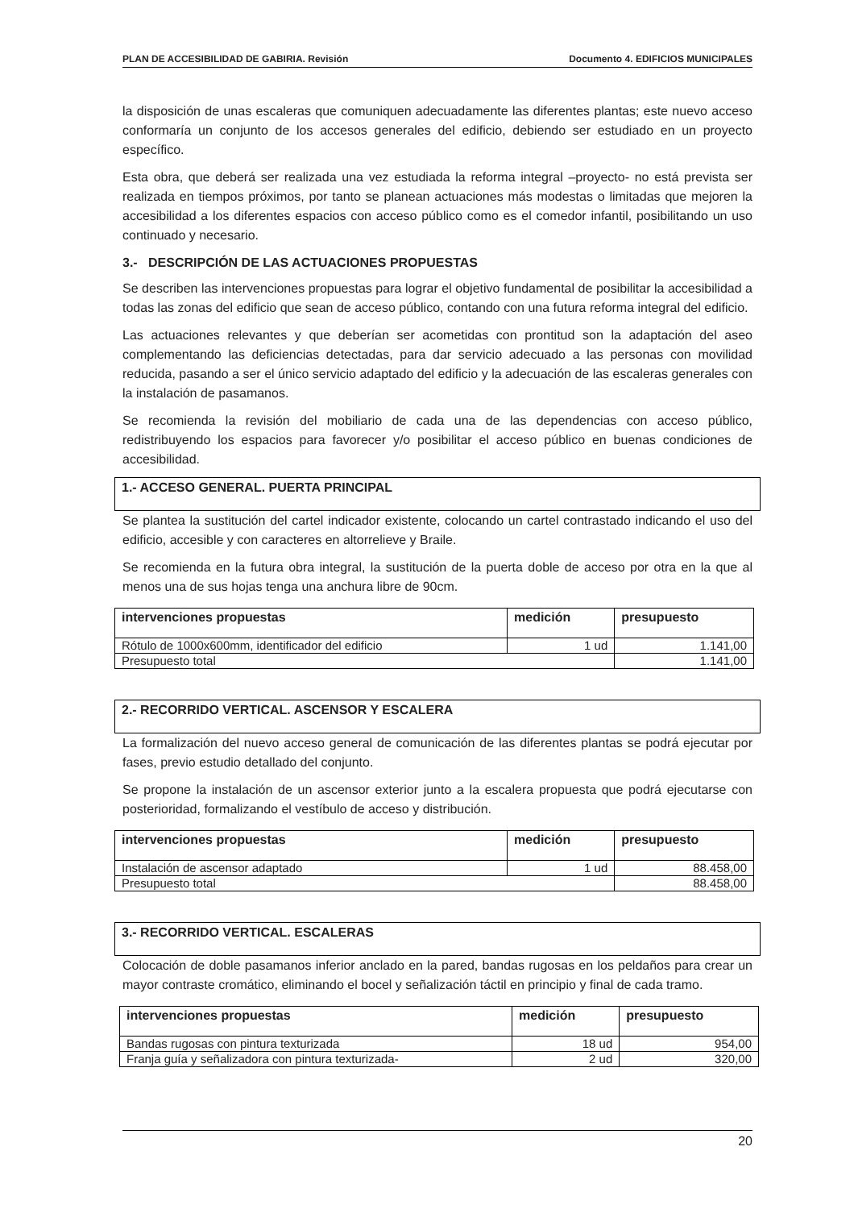PLAN DE ACCESIBILIDAD DE GABIRIA. Revisión Documento 4. EDIFICIOS MUNICIPALES
la disposición de unas escaleras que comuniquen adecuadamente las diferentes plantas; este nuevo acceso conformaría un conjunto de los accesos generales del edificio, debiendo ser estudiado en un proyecto específico.
Esta obra, que deberá ser realizada una vez estudiada la reforma integral –proyecto- no está prevista ser realizada en tiempos próximos, por tanto se planean actuaciones más modestas o limitadas que mejoren la accesibilidad a los diferentes espacios con acceso público como es el comedor infantil, posibilitando un uso continuado y necesario.
3.- DESCRIPCIÓN DE LAS ACTUACIONES PROPUESTAS
Se describen las intervenciones propuestas para lograr el objetivo fundamental de posibilitar la accesibilidad a todas las zonas del edificio que sean de acceso público, contando con una futura reforma integral del edificio.
Las actuaciones relevantes y que deberían ser acometidas con prontitud son la adaptación del aseo complementando las deficiencias detectadas, para dar servicio adecuado a las personas con movilidad reducida, pasando a ser el único servicio adaptado del edificio y la adecuación de las escaleras generales con la instalación de pasamanos.
Se recomienda la revisión del mobiliario de cada una de las dependencias con acceso público, redistribuyendo los espacios para favorecer y/o posibilitar el acceso público en buenas condiciones de accesibilidad.
1.- ACCESO GENERAL. PUERTA PRINCIPAL
Se plantea la sustitución del cartel indicador existente, colocando un cartel contrastado indicando el uso del edificio, accesible y con caracteres en altorrelieve y Braile.
Se recomienda en la futura obra integral, la sustitución de la puerta doble de acceso por otra en la que al menos una de sus hojas tenga una anchura libre de 90cm.
| intervenciones propuestas | medición | presupuesto |
| --- | --- | --- |
| Rótulo de 1000x600mm, identificador del edificio | 1 ud | 1.141,00 |
| Presupuesto total | | 1.141,00 |
2.- RECORRIDO VERTICAL. ASCENSOR Y ESCALERA
La formalización del nuevo acceso general de comunicación de las diferentes plantas se podrá ejecutar por fases, previo estudio detallado del conjunto.
Se propone la instalación de un ascensor exterior junto a la escalera propuesta que podrá ejecutarse con posterioridad, formalizando el vestíbulo de acceso y distribución.
| intervenciones propuestas | medición | presupuesto |
| --- | --- | --- |
| Instalación de ascensor adaptado | 1 ud | 88.458,00 |
| Presupuesto total | | 88.458,00 |
3.- RECORRIDO VERTICAL. ESCALERAS
Colocación de doble pasamanos inferior anclado en la pared, bandas rugosas en los peldaños para crear un mayor contraste cromático, eliminando el bocel y señalización táctil en principio y final de cada tramo.
| intervenciones propuestas | medición | presupuesto |
| --- | --- | --- |
| Bandas rugosas con pintura texturizada | 18 ud | 954,00 |
| Franja guía y señalizadora con pintura texturizada- | 2 ud | 320,00 |
20